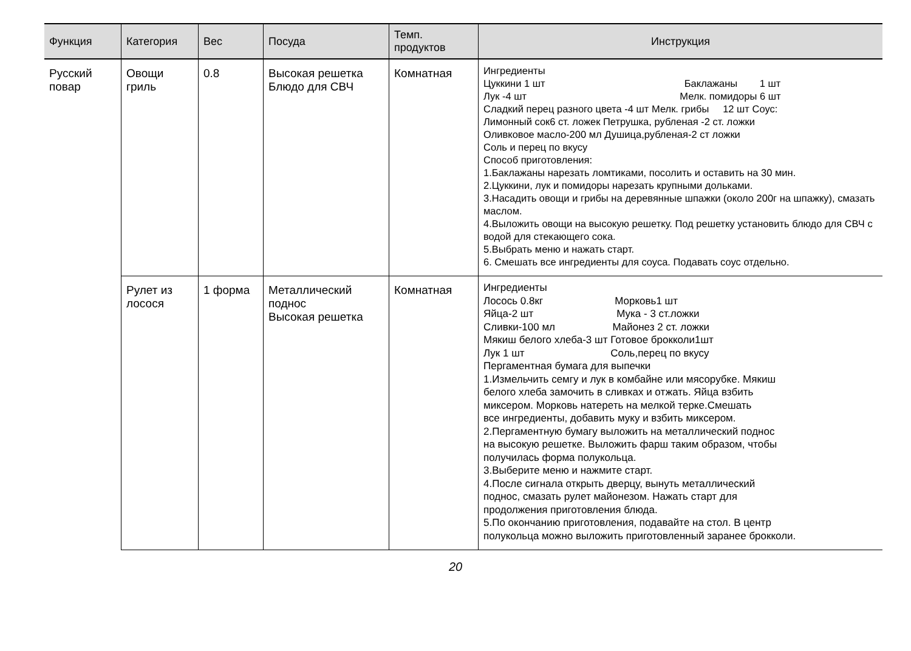| Функция | Категория | Вес | Посуда | Темп. продуктов | Инструкция |
| --- | --- | --- | --- | --- | --- |
| Русский повар | Овощи гриль | 0.8 | Высокая решетка Блюдо для СВЧ | Комнатная | Ингредиенты Цуккини 1 шт Баклажаны 1 шт Лук -4 шт Мелк. помидоры 6 шт Сладкий перец разного цвета -4 шт Мелк. грибы 12 шт Соус: Лимонный сок6 ст. ложек Петрушка, рубленая -2 ст. ложки Оливковое масло-200 мл Душица,рубленая-2 ст ложки Соль и перец по вкусу Способ приготовления: 1.Баклажаны нарезать ломтиками, посолить и оставить на 30 мин. 2.Цуккини, лук и помидоры нарезать крупными дольками. 3.Насадить овощи и грибы на деревянные шпажки (около 200г на шпажку), смазать маслом. 4.Выложить овощи на высокую решетку. Под решетку установить блюдо для СВЧ с водой для стекающего сока. 5.Выбрать меню и нажать старт. 6. Смешать все ингредиенты для соуса. Подавать соус отдельно. |
| | Рулет из лосося | 1 форма | Металлический поднос Высокая решетка | Комнатная | Ингредиенты Лосось 0.8кг Морковь1 шт Яйца-2 шт Мука - 3 ст.ложки Сливки-100 мл Майонез 2 ст. ложки Мякиш белого хлеба-3 шт Готовое брокколи1шт Лук 1 шт Соль,перец по вкусу Пергаментная бумага для выпечки 1.Измельчить семгу и лук в комбайне или мясорубке. Мякиш белого хлеба замочить в сливках и отжать. Яйца взбить миксером. Морковь натереть на мелкой терке.Смешать все ингредиенты, добавить муку и взбить миксером. 2.Пергаментную бумагу выложить на металлический поднос на высокую решетке. Выложить фарш таким образом, чтобы получилась форма полукольца. 3.Выберите меню и нажмите старт. 4.После сигнала открыть дверцу, вынуть металлический поднос, смазать рулет майонезом. Нажать старт для продолжения приготовления блюда. 5.По окончанию приготовления, подавайте на стол. В центр полукольца можно выложить приготовленный заранее брокколи. |
20